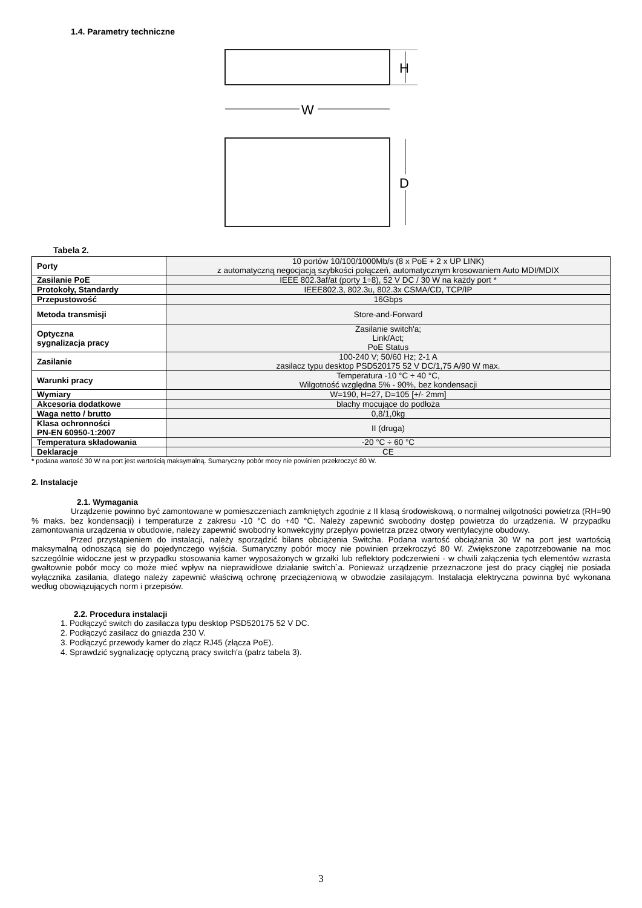1.4. Parametry techniczne
H
W
D
Tabela 2.
| Porty | 10 portów 10/100/1000Mb/s (8 x PoE + 2 x UP LINK) z automatyczną negocjacją szybkości połączeń, automatycznym krosowaniem Auto MDI/MDIX |
| Zasilanie PoE | IEEE 802.3af/at (porty 1÷8), 52 V DC / 30 W na każdy port * |
| Protokoły, Standardy | IEEE802.3, 802.3u, 802.3x CSMA/CD, TCP/IP |
| Przepustowość | 16Gbps |
| Metoda transmisji | Store-and-Forward |
| Optyczna sygnalizacja pracy | Zasilanie switch'a; Link/Act; PoE Status |
| Zasilanie | 100-240 V; 50/60 Hz; 2-1 A zasilacz typu desktop PSD520175 52 V DC/1,75 A/90 W max. |
| Warunki pracy | Temperatura -10 °C ÷ 40 °C, Wilgotność względna 5% - 90%, bez kondensacji |
| Wymiary | W=190, H=27, D=105 [+/- 2mm] |
| Akcesoria dodatkowe | blachy mocujące do podłoża |
| Waga netto / brutto | 0,8/1,0kg |
| Klasa ochronności PN-EN 60950-1:2007 | II (druga) |
| Temperatura składowania | -20 °C ÷ 60 °C |
| Deklaracje | CE |
* podana wartość 30 W na port jest wartością maksymalną. Sumaryczny pobór mocy nie powinien przekroczyć 80 W.
2. Instalacje
2.1. Wymagania
Urządzenie powinno być zamontowane w pomieszczeniach zamkniętych zgodnie z II klasą środowiskową, o normalnej wilgotności powietrza (RH=90 % maks. bez kondensacji) i temperaturze z zakresu -10 °C do +40 °C. Należy zapewnić swobodny dostęp powietrza do urządzenia. W przypadku zamontowania urządzenia w obudowie, należy zapewnić swobodny konwekcyjny przepływ powietrza przez otwory wentylacyjne obudowy.
Przed przystąpieniem do instalacji, należy sporządzić bilans obciążenia Switcha. Podana wartość obciążania 30 W na port jest wartością maksymalną odnoszącą się do pojedynczego wyjścia. Sumaryczny pobór mocy nie powinien przekroczyć 80 W. Zwiększone zapotrzebowanie na moc szczególnie widoczne jest w przypadku stosowania kamer wyposażonych w grzałki lub reflektory podczerwieni - w chwili załączenia tych elementów wzrasta gwałtownie pobór mocy co może mieć wpływ na nieprawidłowe działanie switch`a. Ponieważ urządzenie przeznaczone jest do pracy ciągłej nie posiada wyłącznika zasilania, dlatego należy zapewnić właściwą ochronę przeciążeniową w obwodzie zasilającym. Instalacja elektryczna powinna być wykonana według obowiązujących norm i przepisów.
2.2. Procedura instalacji
1. Podłączyć switch do zasilacza typu desktop PSD520175 52 V DC.
2. Podłączyć zasilacz do gniazda 230 V.
3. Podłączyć przewody kamer do złącz RJ45 (złącza PoE).
4. Sprawdzić sygnalizację optyczną pracy switch'a (patrz tabela 3).
3